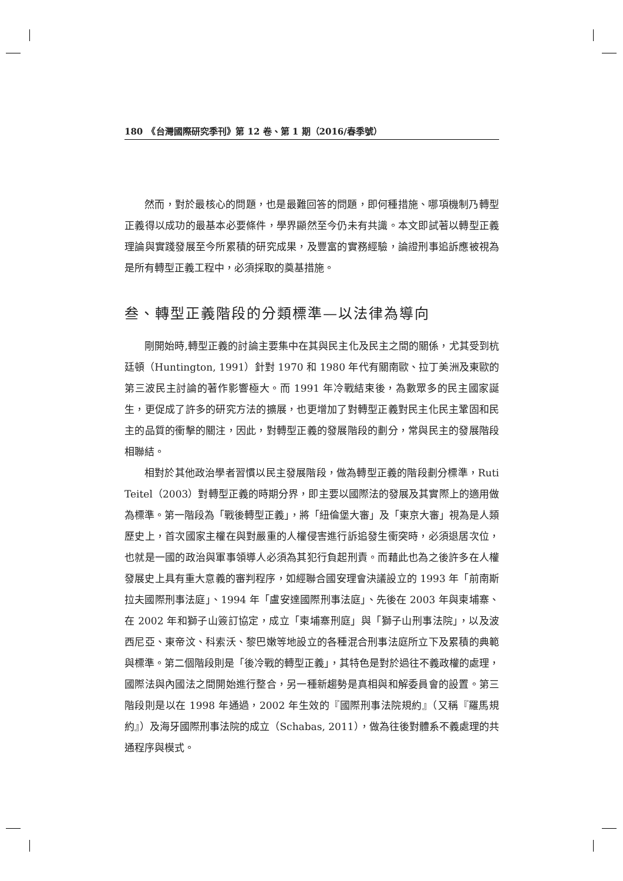180　《台灣國際研究季刊》第 12 卷、第 1 期（2016/春季號）
然而，對於最核心的問題，也是最難回答的問題，即何種措施、哪項機制乃轉型正義得以成功的最基本必要條件，學界顯然至今仍未有共識。本文即試著以轉型正義理論與實踐發展至今所累積的研究成果，及豐富的實務經驗，論證刑事追訴應被視為是所有轉型正義工程中，必須採取的奠基措施。
叁、轉型正義階段的分類標準—以法律為導向
剛開始時,轉型正義的討論主要集中在其與民主化及民主之間的關係，尤其受到杭廷頓（Huntington, 1991）針對 1970 和 1980 年代有關南歐、拉丁美洲及東歐的第三波民主討論的著作影響極大。而 1991 年冷戰結束後，為數眾多的民主國家誕生，更促成了許多的研究方法的擴展，也更增加了對轉型正義對民主化民主鞏固和民主的品質的衝擊的關注，因此，對轉型正義的發展階段的劃分，常與民主的發展階段相聯結。
相對於其他政治學者習慣以民主發展階段，做為轉型正義的階段劃分標準，Ruti Teitel（2003）對轉型正義的時期分界，即主要以國際法的發展及其實際上的適用做為標準。第一階段為「戰後轉型正義」，將「紐倫堡大審」及「東京大審」視為是人類歷史上，首次國家主權在與對嚴重的人權侵害進行訴追發生衝突時，必須退居次位，也就是一國的政治與軍事領導人必須為其犯行負起刑責。而藉此也為之後許多在人權發展史上具有重大意義的審判程序，如經聯合國安理會決議設立的 1993 年「前南斯拉夫國際刑事法庭」、1994 年「盧安達國際刑事法庭」、先後在 2003 年與柬埔寨、在 2002 年和獅子山簽訂協定，成立「柬埔寨刑庭」與「獅子山刑事法院」，以及波西尼亞、東帝汶、科索沃、黎巴嫩等地設立的各種混合刑事法庭所立下及累積的典範與標準。第二個階段則是「後冷戰的轉型正義」，其特色是對於過往不義政權的處理，國際法與內國法之間開始進行整合，另一種新趨勢是真相與和解委員會的設置。第三階段則是以在 1998 年通過，2002 年生效的『國際刑事法院規約』（又稱『羅馬規約』）及海牙國際刑事法院的成立（Schabas, 2011），做為往後對體系不義處理的共通程序與模式。